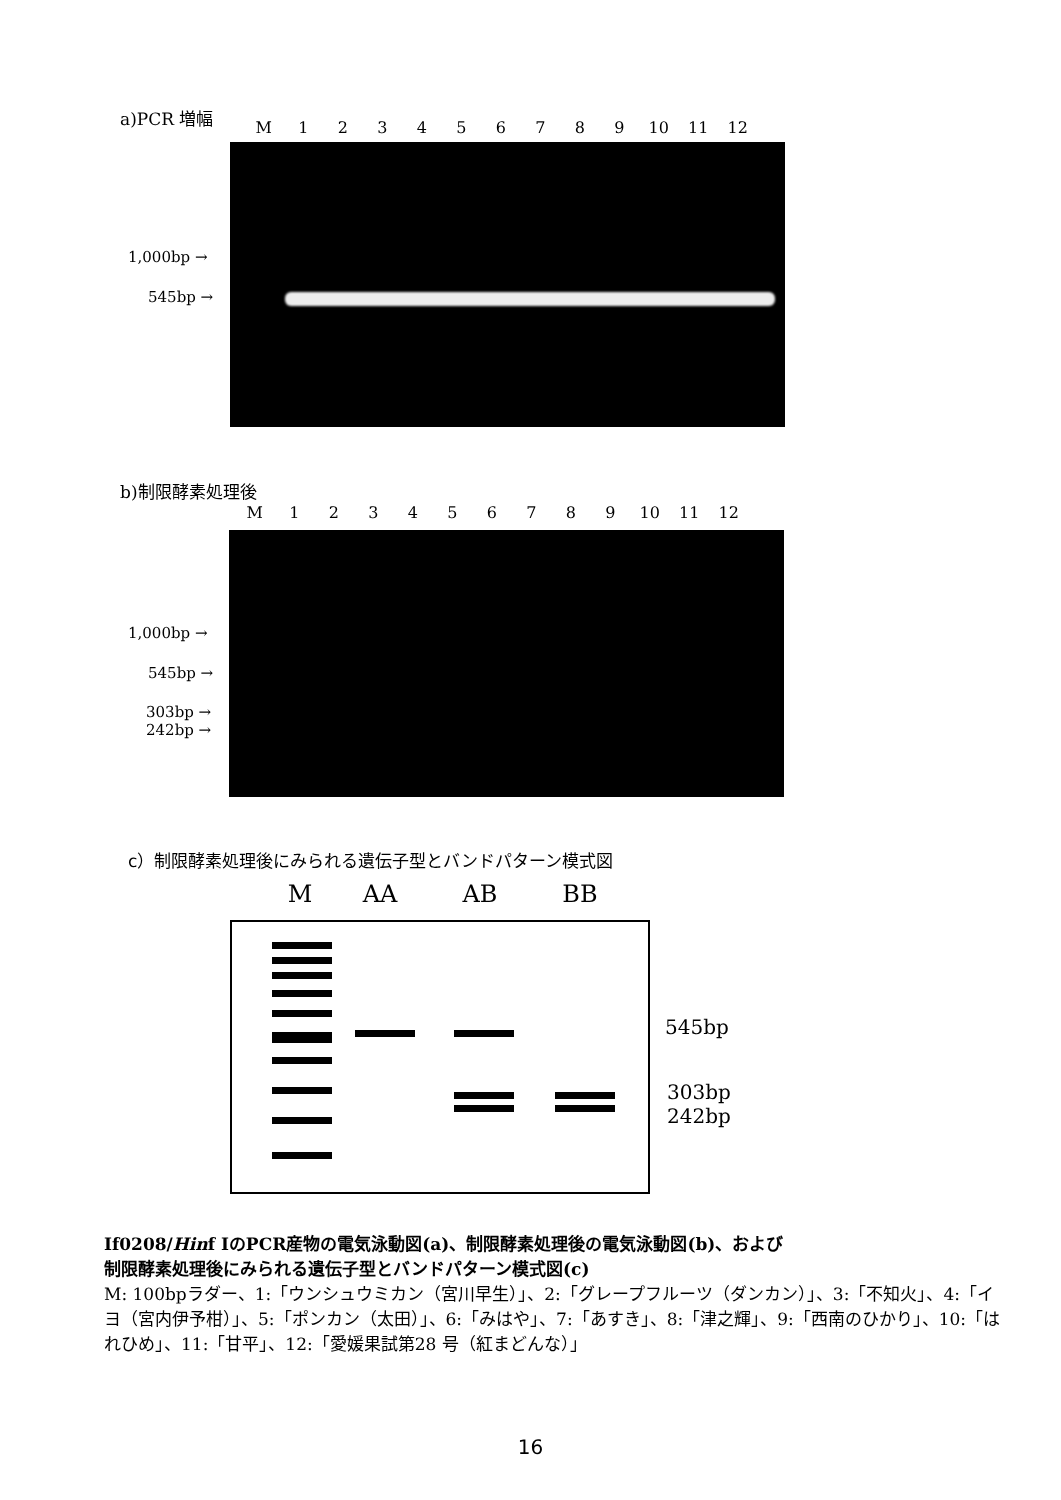a)PCR 増幅
M 123456789 10 11 12
1,000bp →
545bp →
b)制限酵素処理後
M 123456789 10 11 12
1,000bp →
545bp →
303bp →
242bp →
c）制限酵素処理後にみられる遺伝子型とバンドパターン模式図
M AA AB BB
545bp
303bp
242bp
If0208/Hinf IのPCR産物の電気泳動図(a)、制限酵素処理後の電気泳動図(b)、および
制限酵素処理後にみられる遺伝子型とバンドパターン模式図(c)
M: 100bpラダー、1:「ウンシュウミカン（宮川早生）」、2:「グレープフルーツ（ダンカン）」、3:「不知火」、4:「イヨ（宮内伊予柑）」、5:「ポンカン（太田）」、6:「みはや」、7:「あすき」、8:「津之輝」、9:「西南のひかり」、10:「はれひめ」、11:「甘平」、12:「愛媛果試第28 号（紅まどんな）」
16